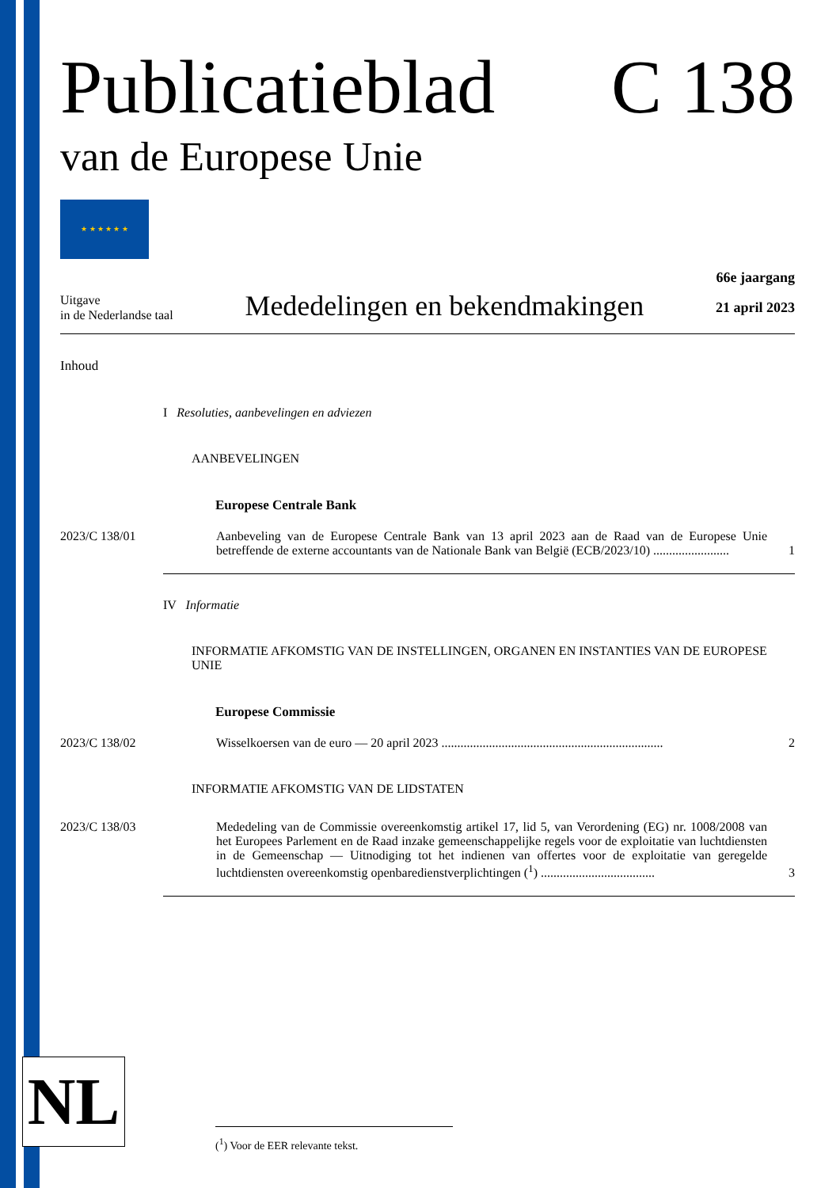Publicatieblad
van de Europese Unie
C 138
★ ★ ★ ★ ★ ★
Uitgave
in de Nederlandse taal
Mededelingen en bekendmakingen
66e jaargang
21 april 2023
Inhoud
I Resoluties, aanbevelingen en adviezen
AANBEVELINGEN
Europese Centrale Bank
2023/C 138/01 Aanbeveling van de Europese Centrale Bank van 13 april 2023 aan de Raad van de Europese Unie betreffende de externe accountants van de Nationale Bank van België (ECB/2023/10) ........................
1
IV Informatie
INFORMATIE AFKOMSTIG VAN DE INSTELLINGEN, ORGANEN EN INSTANTIES VAN DE EUROPESE UNIE
Europese Commissie
2023/C 138/02 Wisselkoersen van de euro — 20 april 2023 ......................................................................
2
INFORMATIE AFKOMSTIG VAN DE LIDSTATEN
2023/C 138/03 Mededeling van de Commissie overeenkomstig artikel 17, lid 5, van Verordening (EG) nr. 1008/2008 van het Europees Parlement en de Raad inzake gemeenschappelijke regels voor de exploitatie van luchtdiensten in de Gemeenschap — Uitnodiging tot het indienen van offertes voor de exploitatie van geregelde luchtdiensten overeenkomstig openbaredienstverplichtingen (<sup>1</sup>) ....................................
3
NL (<sup>1</sup>) Voor de EER relevante tekst.